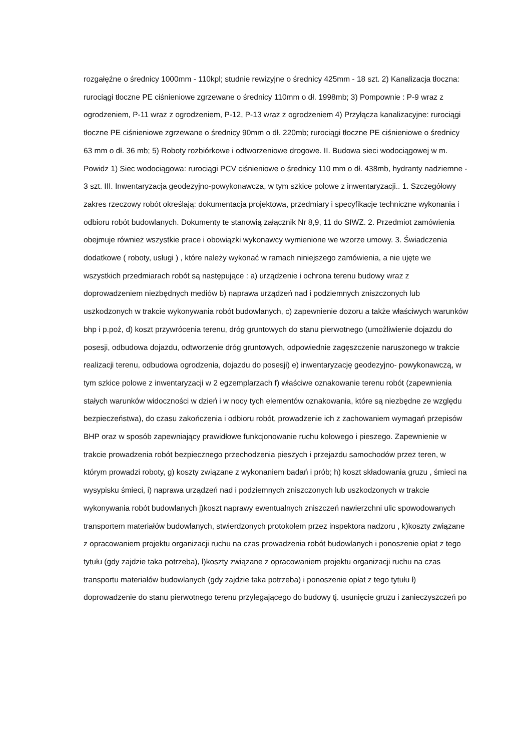rozgałęźne o średnicy 1000mm - 110kpl; studnie rewizyjne o średnicy 425mm - 18 szt. 2) Kanalizacja tłoczna: rurociągi tłoczne PE ciśnieniowe zgrzewane o średnicy 110mm o dł. 1998mb; 3) Pompownie : P-9 wraz z ogrodzeniem, P-11 wraz z ogrodzeniem, P-12, P-13 wraz z ogrodzeniem 4) Przyłącza kanalizacyjne: rurociągi tłoczne PE ciśnieniowe zgrzewane o średnicy 90mm o dł. 220mb; rurociągi tłoczne PE ciśnieniowe o średnicy 63 mm o dł. 36 mb; 5) Roboty rozbiórkowe i odtworzeniowe drogowe. II. Budowa sieci wodociągowej w m. Powidz 1) Siec wodociągowa: rurociągi PCV ciśnieniowe o średnicy 110 mm o dł. 438mb, hydranty nadziemne - 3 szt. III. Inwentaryzacja geodezyjno-powykonawcza, w tym szkice polowe z inwentaryzacji.. 1. Szczegółowy zakres rzeczowy robót określają: dokumentacja projektowa, przedmiary i specyfikacje techniczne wykonania i odbioru robót budowlanych. Dokumenty te stanowią załącznik Nr 8,9, 11 do SIWZ. 2. Przedmiot zamówienia obejmuje również wszystkie prace i obowiązki wykonawcy wymienione we wzorze umowy. 3. Świadczenia dodatkowe ( roboty, usługi ) , które należy wykonać w ramach niniejszego zamówienia, a nie ujęte we wszystkich przedmiarach robót są następujące : a) urządzenie i ochrona terenu budowy wraz z doprowadzeniem niezbędnych mediów b) naprawa urządzeń nad i podziemnych zniszczonych lub uszkodzonych w trakcie wykonywania robót budowlanych, c) zapewnienie dozoru a także właściwych warunków bhp i p.poż, d) koszt przywrócenia terenu, dróg gruntowych do stanu pierwotnego (umożliwienie dojazdu do posesji, odbudowa dojazdu, odtworzenie dróg gruntowych, odpowiednie zagęszczenie naruszonego w trakcie realizacji terenu, odbudowa ogrodzenia, dojazdu do posesji) e) inwentaryzację geodezyjno- powykonawczą, w tym szkice polowe z inwentaryzacji w 2 egzemplarzach f) właściwe oznakowanie terenu robót (zapewnienia stałych warunków widoczności w dzień i w nocy tych elementów oznakowania, które są niezbędne ze względu bezpieczeństwa), do czasu zakończenia i odbioru robót, prowadzenie ich z zachowaniem wymagań przepisów BHP oraz w sposób zapewniający prawidłowe funkcjonowanie ruchu kołowego i pieszego. Zapewnienie w trakcie prowadzenia robót bezpiecznego przechodzenia pieszych i przejazdu samochodów przez teren, w którym prowadzi roboty, g) koszty związane z wykonaniem badań i prób; h) koszt składowania gruzu , śmieci na wysypisku śmieci, i) naprawa urządzeń nad i podziemnych zniszczonych lub uszkodzonych w trakcie wykonywania robót budowlanych j)koszt naprawy ewentualnych zniszczeń nawierzchni ulic spowodowanych transportem materiałów budowlanych, stwierdzonych protokołem przez inspektora nadzoru , k)koszty związane z opracowaniem projektu organizacji ruchu na czas prowadzenia robót budowlanych i ponoszenie opłat z tego tytułu (gdy zajdzie taka potrzeba), l)koszty związane z opracowaniem projektu organizacji ruchu na czas transportu materiałów budowlanych (gdy zajdzie taka potrzeba) i ponoszenie opłat z tego tytułu ł) doprowadzenie do stanu pierwotnego terenu przylegającego do budowy tj. usunięcie gruzu i zanieczyszczeń po